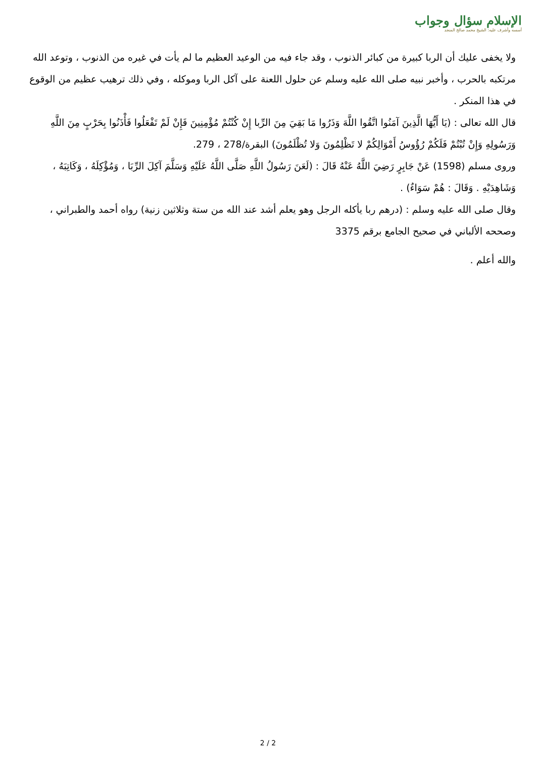الإسلام سؤال وجواب
أسسه وأشرف عليه: الشيخ محمد صالح المنجد
ولا يخفى عليك أن الربا كبيرة من كبائر الذنوب ، وقد جاء فيه من الوعيد العظيم ما لم يأت في غيره من الذنوب ، وتوعد الله مرتكبه بالحرب ، وأخبر نبيه صلى الله عليه وسلم عن حلول اللعنة على آكل الربا وموكله ، وفي ذلك ترهيب عظيم من الوقوع في هذا المنكر .
قال الله تعالى : (يَا أَيُّهَا الَّذِينَ آمَنُوا اتَّقُوا اللَّهَ وَذَرُوا مَا بَقِيَ مِنَ الرِّبا إِنْ كُنْتُمْ مُؤْمِنِينَ فَإِنْ لَمْ تَفْعَلُوا فَأْذَنُوا بِحَرْبٍ مِنَ اللَّهِ وَرَسُولِهِ وَإِنْ تُبْتُمْ فَلَكُمْ رُؤُوسُ أَمْوَالِكُمْ لا تَظْلِمُونَ وَلا تُظْلَمُونَ) البقرة/278 ، 279.
وروى مسلم (1598) عَنْ جَابِرٍ رَضِيَ اللَّهُ عَنْهُ قَالَ : (لَعَنَ رَسُولُ اللَّهِ صَلَّى اللَّهُ عَلَيْهِ وَسَلَّمَ آكِلَ الرِّبَا ، وَمُؤْكِلَهُ ، وَكَاتِبَهُ ، وَشَاهِدَيْهِ . وَقَالَ : هُمْ سَوَاءٌ) .
وقال صلى الله عليه وسلم : (درهم ربا يأكله الرجل وهو يعلم أشد عند الله من ستة وثلاثين زنية) رواه أحمد والطبراني ، وصححه الألباني في صحيح الجامع برقم 3375
والله أعلم .
2 / 2